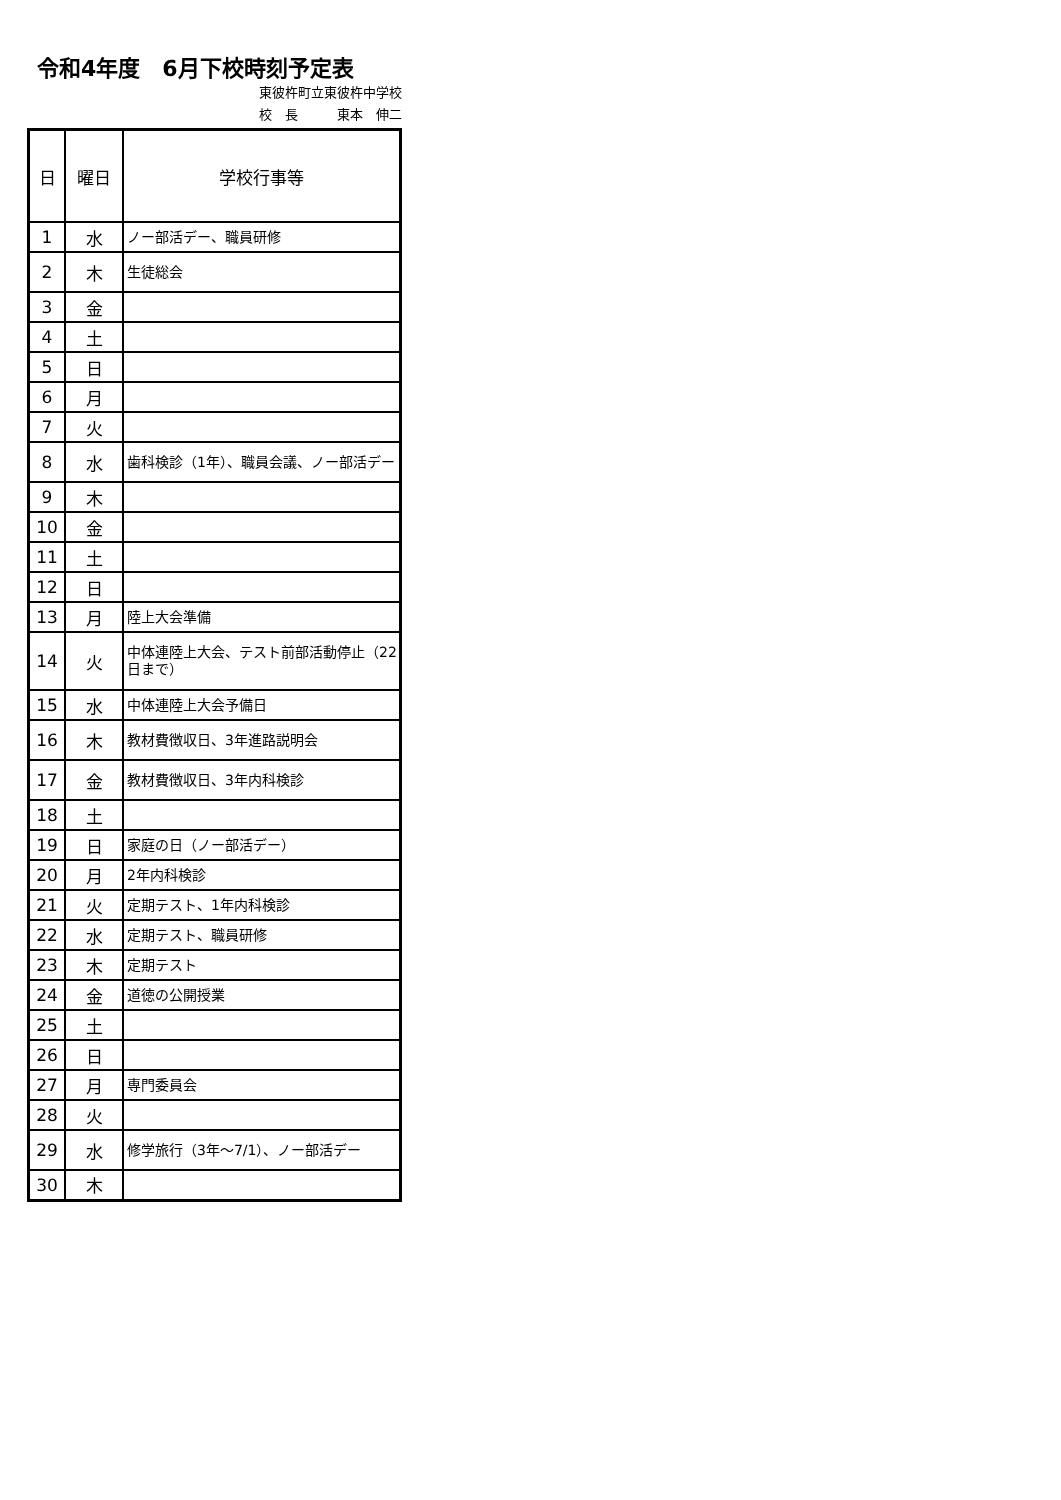令和4年度　6月下校時刻予定表
東彼杵町立東彼杵中学校
校　長　　　東本　伸二
| 日 | 曜日 | 学校行事等 |
| --- | --- | --- |
| 1 | 水 | ノー部活デー、職員研修 |
| 2 | 木 | 生徒総会 |
| 3 | 金 | |
| 4 | 土 | |
| 5 | 日 | |
| 6 | 月 | |
| 7 | 火 | |
| 8 | 水 | 歯科検診（1年）、職員会議、ノー部活デー |
| 9 | 木 | |
| 10 | 金 | |
| 11 | 土 | |
| 12 | 日 | |
| 13 | 月 | 陸上大会準備 |
| 14 | 火 | 中体連陸上大会、テスト前部活動停止（22日まで） |
| 15 | 水 | 中体連陸上大会予備日 |
| 16 | 木 | 教材費徴収日、3年進路説明会 |
| 17 | 金 | 教材費徴収日、3年内科検診 |
| 18 | 土 | |
| 19 | 日 | 家庭の日（ノー部活デー） |
| 20 | 月 | 2年内科検診 |
| 21 | 火 | 定期テスト、1年内科検診 |
| 22 | 水 | 定期テスト、職員研修 |
| 23 | 木 | 定期テスト |
| 24 | 金 | 道徳の公開授業 |
| 25 | 土 | |
| 26 | 日 | |
| 27 | 月 | 専門委員会 |
| 28 | 火 | |
| 29 | 水 | 修学旅行（3年～7/1）、ノー部活デー |
| 30 | 木 | |